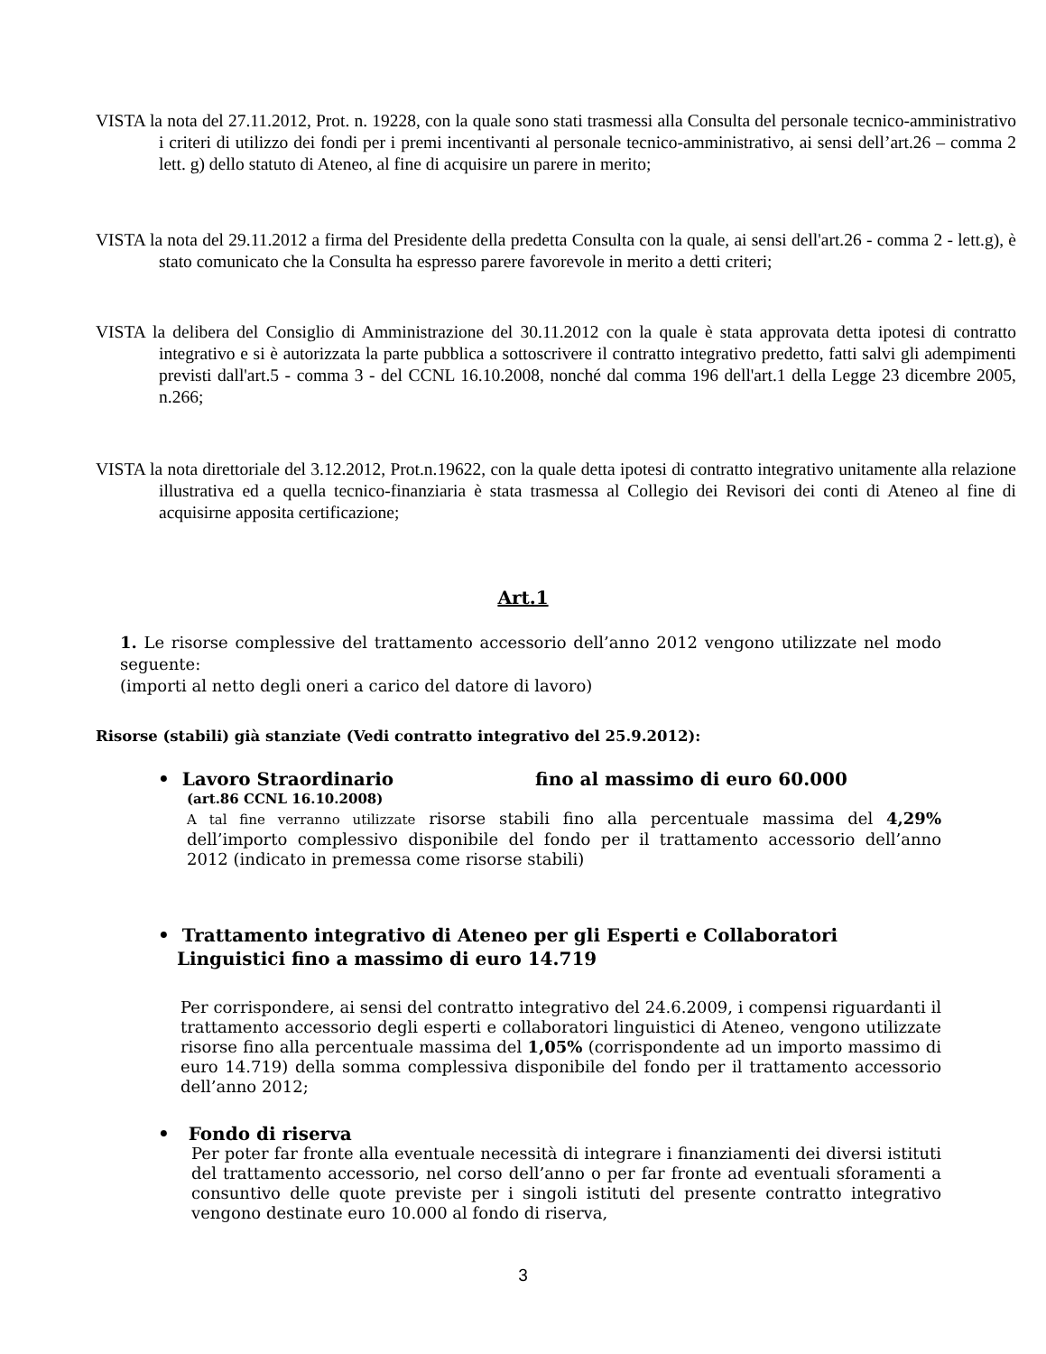VISTA la nota del 27.11.2012, Prot. n. 19228, con la quale sono stati trasmessi alla Consulta del personale tecnico-amministrativo i criteri di utilizzo dei fondi per i premi incentivanti al personale tecnico-amministrativo, ai sensi dell’art.26 – comma 2 lett. g) dello statuto di Ateneo, al fine di acquisire un parere in merito;
VISTA la nota del 29.11.2012 a firma del Presidente della predetta Consulta con la quale, ai sensi dell'art.26 - comma 2 - lett.g), è stato comunicato che la Consulta ha espresso parere favorevole in merito a detti criteri;
VISTA la delibera del Consiglio di Amministrazione del 30.11.2012 con la quale è stata approvata detta ipotesi di contratto integrativo e si è autorizzata la parte pubblica a sottoscrivere il contratto integrativo predetto, fatti salvi gli adempimenti previsti dall'art.5 - comma 3 - del CCNL 16.10.2008, nonché dal comma 196 dell'art.1 della Legge 23 dicembre 2005, n.266;
VISTA la nota direttoriale del 3.12.2012, Prot.n.19622, con la quale detta ipotesi di contratto integrativo unitamente alla relazione illustrativa ed a quella tecnico-finanziaria è stata trasmessa al Collegio dei Revisori dei conti di Ateneo al fine di acquisirne apposita certificazione;
Art.1
1. Le risorse complessive del trattamento accessorio dell’anno 2012 vengono utilizzate nel modo seguente:
(importi al netto degli oneri a carico del datore di lavoro)
Risorse (stabili) già stanziate (Vedi contratto integrativo del 25.9.2012):
• Lavoro Straordinario fino al massimo di euro 60.000
(art.86 CCNL 16.10.2008)
A tal fine verranno utilizzate risorse stabili fino alla percentuale massima del 4,29% dell’importo complessivo disponibile del fondo per il trattamento accessorio dell’anno 2012 (indicato in premessa come risorse stabili)
• Trattamento integrativo di Ateneo per gli Esperti e Collaboratori
Linguistici fino a massimo di euro 14.719
Per corrispondere, ai sensi del contratto integrativo del 24.6.2009, i compensi riguardanti il trattamento accessorio degli esperti e collaboratori linguistici di Ateneo, vengono utilizzate risorse fino alla percentuale massima del 1,05% (corrispondente ad un importo massimo di euro 14.719) della somma complessiva disponibile del fondo per il trattamento accessorio dell’anno 2012;
• Fondo di riserva
Per poter far fronte alla eventuale necessità di integrare i finanziamenti dei diversi istituti del trattamento accessorio, nel corso dell’anno o per far fronte ad eventuali sforamenti a consuntivo delle quote previste per i singoli istituti del presente contratto integrativo vengono destinate euro 10.000 al fondo di riserva,
3